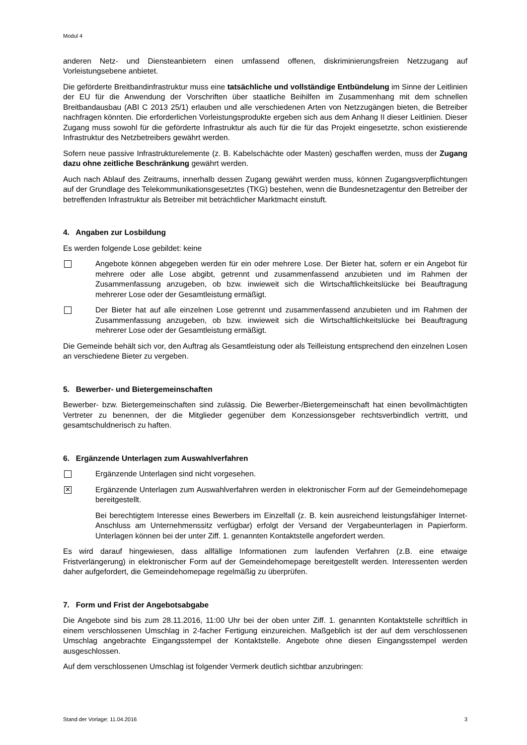Modul 4
anderen Netz- und Diensteanbietern einen umfassend offenen, diskriminierungsfreien Netzzugang auf Vorleistungsebene anbietet.
Die geförderte Breitbandinfrastruktur muss eine tatsächliche und vollständige Entbündelung im Sinne der Leitlinien der EU für die Anwendung der Vorschriften über staatliche Beihilfen im Zusammenhang mit dem schnellen Breitbandausbau (ABI C 2013 25/1) erlauben und alle verschiedenen Arten von Netzzugängen bieten, die Betreiber nachfragen könnten. Die erforderlichen Vorleistungsprodukte ergeben sich aus dem Anhang II dieser Leitlinien. Dieser Zugang muss sowohl für die geförderte Infrastruktur als auch für die für das Projekt eingesetzte, schon existierende Infrastruktur des Netzbetreibers gewährt werden.
Sofern neue passive Infrastrukturelemente (z. B. Kabelschächte oder Masten) geschaffen werden, muss der Zugang dazu ohne zeitliche Beschränkung gewährt werden.
Auch nach Ablauf des Zeitraums, innerhalb dessen Zugang gewährt werden muss, können Zugangsverpflichtungen auf der Grundlage des Telekommunikationsgesetztes (TKG) bestehen, wenn die Bundesnetzagentur den Betreiber der betreffenden Infrastruktur als Betreiber mit beträchtlicher Marktmacht einstuft.
4. Angaben zur Losbildung
Es werden folgende Lose gebildet: keine
Angebote können abgegeben werden für ein oder mehrere Lose. Der Bieter hat, sofern er ein Angebot für mehrere oder alle Lose abgibt, getrennt und zusammenfassend anzubieten und im Rahmen der Zusammenfassung anzugeben, ob bzw. inwieweit sich die Wirtschaftlichkeitslücke bei Beauftragung mehrerer Lose oder der Gesamtleistung ermäßigt.
Der Bieter hat auf alle einzelnen Lose getrennt und zusammenfassend anzubieten und im Rahmen der Zusammenfassung anzugeben, ob bzw. inwieweit sich die Wirtschaftlichkeitslücke bei Beauftragung mehrerer Lose oder der Gesamtleistung ermäßigt.
Die Gemeinde behält sich vor, den Auftrag als Gesamtleistung oder als Teilleistung entsprechend den einzelnen Losen an verschiedene Bieter zu vergeben.
5. Bewerber- und Bietergemeinschaften
Bewerber- bzw. Bietergemeinschaften sind zulässig. Die Bewerber-/Bietergemeinschaft hat einen bevollmächtigten Vertreter zu benennen, der die Mitglieder gegenüber dem Konzessionsgeber rechtsverbindlich vertritt, und gesamtschuldnerisch zu haften.
6. Ergänzende Unterlagen zum Auswahlverfahren
Ergänzende Unterlagen sind nicht vorgesehen.
✕
Ergänzende Unterlagen zum Auswahlverfahren werden in elektronischer Form auf der Gemeindehomepage bereitgestellt.
Bei berechtigtem Interesse eines Bewerbers im Einzelfall (z. B. kein ausreichend leistungsfähiger Internet-Anschluss am Unternehmenssitz verfügbar) erfolgt der Versand der Vergabeunterlagen in Papierform. Unterlagen können bei der unter Ziff. 1. genannten Kontaktstelle angefordert werden.
Es wird darauf hingewiesen, dass allfällige Informationen zum laufenden Verfahren (z.B. eine etwaige Fristverlängerung) in elektronischer Form auf der Gemeindehomepage bereitgestellt werden. Interessenten werden daher aufgefordert, die Gemeindehomepage regelmäßig zu überprüfen.
7. Form und Frist der Angebotsabgabe
Die Angebote sind bis zum 28.11.2016, 11:00 Uhr bei der oben unter Ziff. 1. genannten Kontaktstelle schriftlich in einem verschlossenen Umschlag in 2-facher Fertigung einzureichen. Maßgeblich ist der auf dem verschlossenen Umschlag angebrachte Eingangsstempel der Kontaktstelle. Angebote ohne diesen Eingangsstempel werden ausgeschlossen.
Auf dem verschlossenen Umschlag ist folgender Vermerk deutlich sichtbar anzubringen:
Stand der Vorlage: 11.04.2016 3